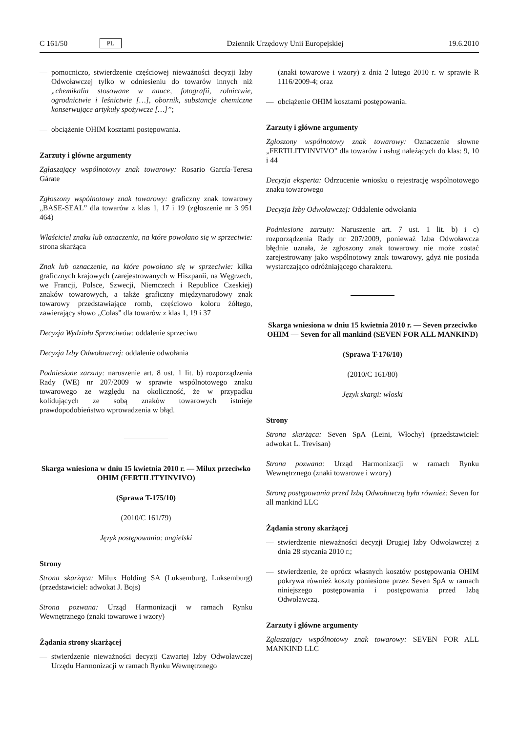C 161/50 PL Dziennik Urzędowy Unii Europejskiej 19.6.2010
— pomocniczo, stwierdzenie częściowej nieważności decyzji Izby Odwoławczej tylko w odniesieniu do towarów innych niż „chemikalia stosowane w nauce, fotografii, rolnictwie, ogrodnictwie i leśnictwie […], obornik, substancje chemiczne konserwujące artykuły spożywcze […]”;
— obciążenie OHIM kosztami postępowania.
Zarzuty i główne argumenty
Zgłaszający wspólnotowy znak towarowy: Rosario García-Teresa Gárate
Zgłoszony wspólnotowy znak towarowy: graficzny znak towarowy „BASE-SEAL” dla towarów z klas 1, 17 i 19 (zgłoszenie nr 3 951 464)
Właściciel znaku lub oznaczenia, na które powołano się w sprzeciwie: strona skarżąca
Znak lub oznaczenie, na które powołano się w sprzeciwie: kilka graficznych krajowych (zarejestrowanych w Hiszpanii, na Węgrzech, we Francji, Polsce, Szwecji, Niemczech i Republice Czeskiej) znaków towarowych, a także graficzny międzynarodowy znak towarowy przedstawiające romb, częściowo koloru żółtego, zawierający słowo „Colas” dla towarów z klas 1, 19 i 37
Decyzja Wydziału Sprzeciwów: oddalenie sprzeciwu
Decyzja Izby Odwoławczej: oddalenie odwołania
Podniesione zarzuty: naruszenie art. 8 ust. 1 lit. b) rozporządzenia Rady (WE) nr 207/2009 w sprawie wspólnotowego znaku towarowego ze względu na okoliczność, że w przypadku kolidujących ze sobą znaków towarowych istnieje prawdopodobieństwo wprowadzenia w błąd.
Skarga wniesiona w dniu 15 kwietnia 2010 r. — Milux przeciwko OHIM (FERTILITYINVIVO)
(Sprawa T-175/10)
(2010/C 161/79)
Język postępowania: angielski
Strony
Strona skarżąca: Milux Holding SA (Luksemburg, Luksemburg) (przedstawiciel: adwokat J. Bojs)
Strona pozwana: Urząd Harmonizacji w ramach Rynku Wewnętrznego (znaki towarowe i wzory)
Żądania strony skarżącej
— stwierdzenie nieważności decyzji Czwartej Izby Odwoławczej Urzędu Harmonizacji w ramach Rynku Wewnętrznego
(znaki towarowe i wzory) z dnia 2 lutego 2010 r. w sprawie R 1116/2009-4; oraz
— obciążenie OHIM kosztami postępowania.
Zarzuty i główne argumenty
Zgłoszony wspólnotowy znak towarowy: Oznaczenie słowne „FERTILITYINVIVO” dla towarów i usług należących do klas: 9, 10 i 44
Decyzja eksperta: Odrzucenie wniosku o rejestrację wspólnotowego znaku towarowego
Decyzja Izby Odwoławczej: Oddalenie odwołania
Podniesione zarzuty: Naruszenie art. 7 ust. 1 lit. b) i c) rozporządzenia Rady nr 207/2009, ponieważ Izba Odwoławcza błędnie uznała, że zgłoszony znak towarowy nie może zostać zarejestrowany jako wspólnotowy znak towarowy, gdyż nie posiada wystarczająco odróżniającego charakteru.
Skarga wniesiona w dniu 15 kwietnia 2010 r. — Seven przeciwko OHIM — Seven for all mankind (SEVEN FOR ALL MANKIND)
(Sprawa T-176/10)
(2010/C 161/80)
Język skargi: włoski
Strony
Strona skarżąca: Seven SpA (Leini, Włochy) (przedstawiciel: adwokat L. Trevisan)
Strona pozwana: Urząd Harmonizacji w ramach Rynku Wewnętrznego (znaki towarowe i wzory)
Stroną postępowania przed Izbą Odwoławczą była również: Seven for all mankind LLC
Żądania strony skarżącej
— stwierdzenie nieważności decyzji Drugiej Izby Odwoławczej z dnia 28 stycznia 2010 r.;
— stwierdzenie, że oprócz własnych kosztów postępowania OHIM pokrywa również koszty poniesione przez Seven SpA w ramach niniejszego postępowania i postępowania przed Izbą Odwoławczą.
Zarzuty i główne argumenty
Zgłaszający wspólnotowy znak towarowy: SEVEN FOR ALL MANKIND LLC